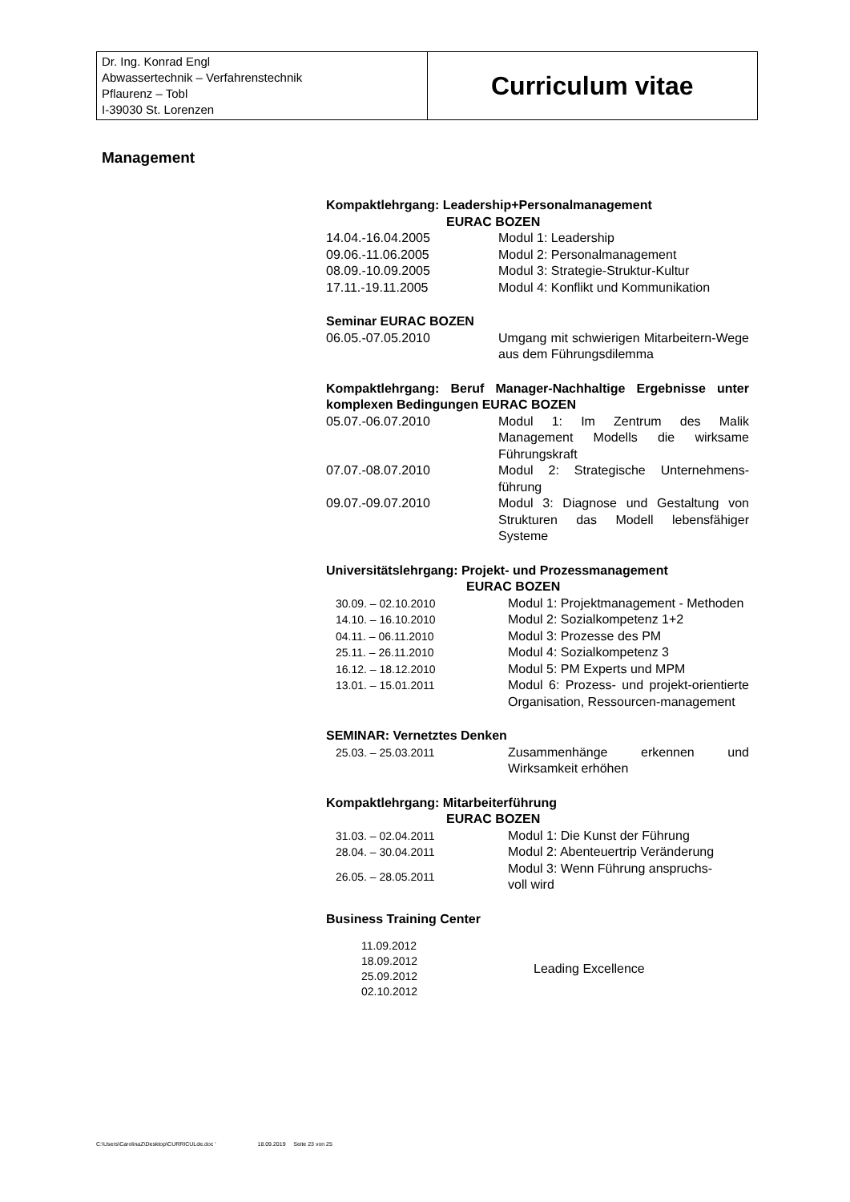| Dr. Ing. Konrad Engl Abwassertechnik – Verfahrenstechnik Pflaurenz – Tobl I-39030 St. Lorenzen | Curriculum vitae |
Management
Kompaktlehrgang: Leadership+Personalmanagement
EURAC BOZEN
| 14.04.-16.04.2005 | Modul 1: Leadership |
| 09.06.-11.06.2005 | Modul 2: Personalmanagement |
| 08.09.-10.09.2005 | Modul 3: Strategie-Struktur-Kultur |
| 17.11.-19.11.2005 | Modul 4: Konflikt und Kommunikation |
Seminar EURAC BOZEN
| 06.05.-07.05.2010 | Umgang mit schwierigen Mitarbeitern-Wege aus dem Führungsdilemma |
Kompaktlehrgang: Beruf Manager-Nachhaltige Ergebnisse unter komplexen Bedingungen EURAC BOZEN
| 05.07.-06.07.2010 | Modul 1: Im Zentrum des Malik Management Modells die wirksame Führungskraft |
| 07.07.-08.07.2010 | Modul 2: Strategische Unternehmens-führung |
| 09.07.-09.07.2010 | Modul 3: Diagnose und Gestaltung von Strukturen das Modell lebensfähiger Systeme |
Universitätslehrgang: Projekt- und Prozessmanagement
EURAC BOZEN
| 30.09. – 02.10.2010 | Modul 1: Projektmanagement - Methoden |
| 14.10. – 16.10.2010 | Modul 2: Sozialkompetenz 1+2 |
| 04.11. – 06.11.2010 | Modul 3: Prozesse des PM |
| 25.11. – 26.11.2010 | Modul 4: Sozialkompetenz 3 |
| 16.12. – 18.12.2010 | Modul 5: PM Experts und MPM |
| 13.01. – 15.01.2011 | Modul 6: Prozess- und projekt-orientierte Organisation, Ressourcen-management |
SEMINAR: Vernetztes Denken
| 25.03. – 25.03.2011 | Zusammenhänge erkennen und Wirksamkeit erhöhen |
Kompaktlehrgang: Mitarbeiterführung
EURAC BOZEN
| 31.03. – 02.04.2011 | Modul 1: Die Kunst der Führung |
| 28.04. – 30.04.2011 | Modul 2: Abenteuertrip Veränderung |
| 26.05. – 28.05.2011 | Modul 3: Wenn Führung anspruchs- voll wird |
Business Training Center
| 11.09.2012 18.09.2012 25.09.2012 02.10.2012 | Leading Excellence |
C:\Users\CarolinaZ\Desktop\CURRICULde.doc ' 18.09.2019 Seite 23 von 25